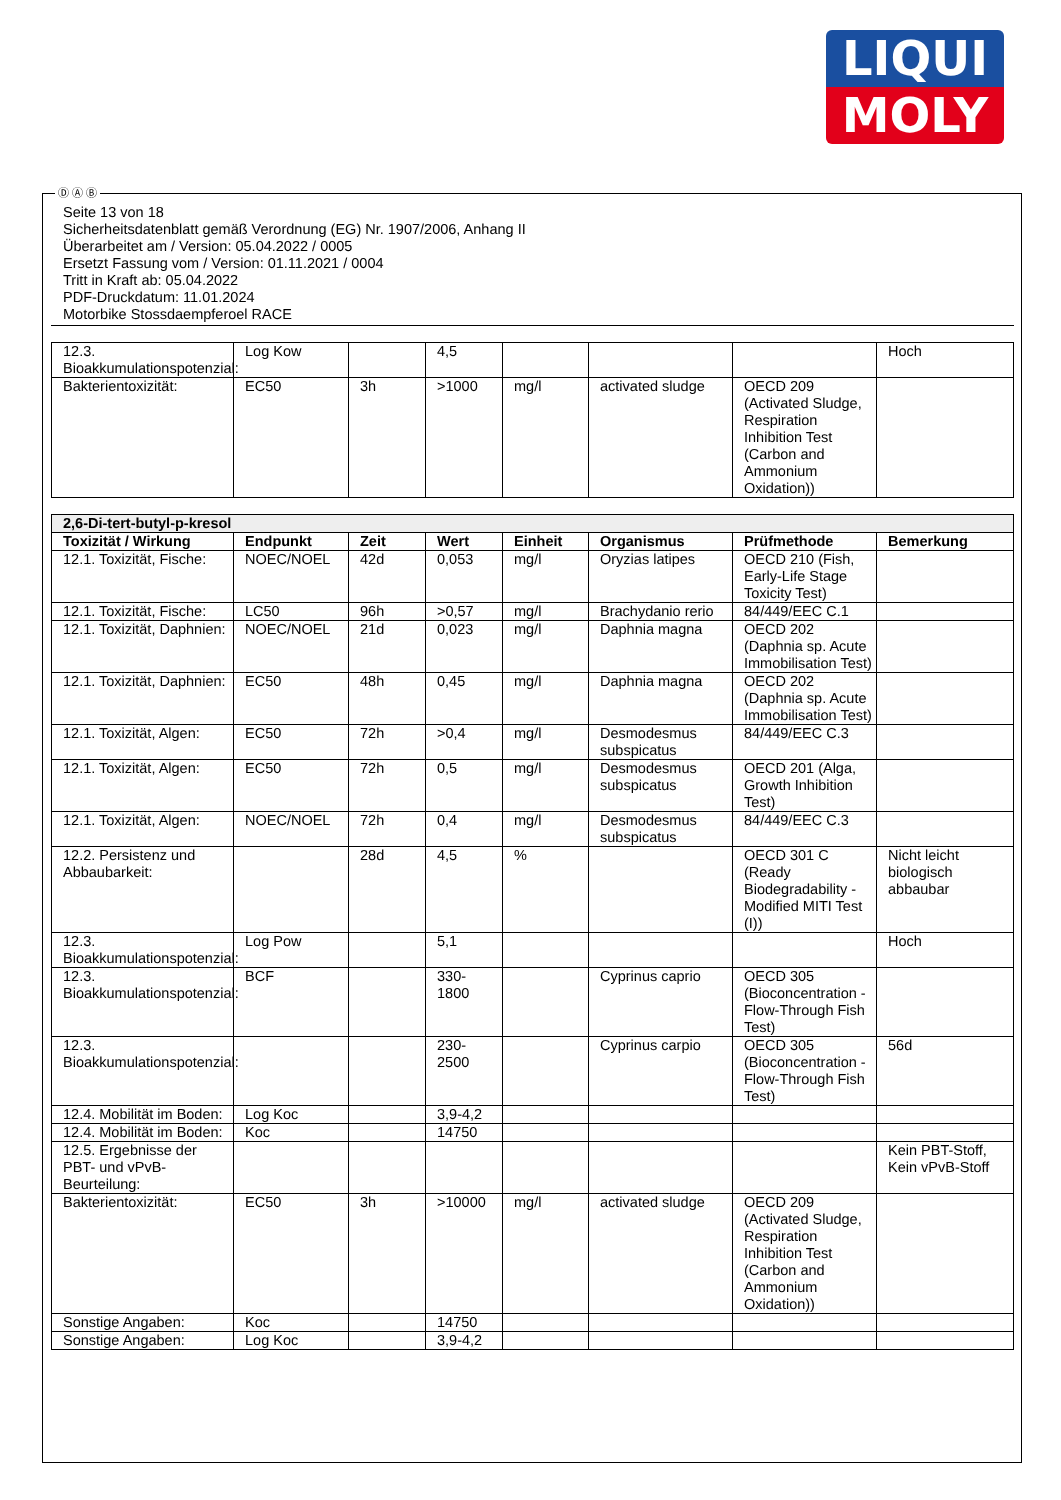LIQUI
MOLY
Ⓓ Ⓐ Ⓑ
Seite 13 von 18
Sicherheitsdatenblatt gemäß Verordnung (EG) Nr. 1907/2006, Anhang II
Überarbeitet am / Version: 05.04.2022 / 0005
Ersetzt Fassung vom / Version: 01.11.2021 / 0004
Tritt in Kraft ab: 05.04.2022
PDF-Druckdatum: 11.01.2024
Motorbike Stossdaempferoel RACE
| 12.3. Bioakkumulationspotenzial: | Log Kow | | 4,5 | | | | Hoch |
| Bakterientoxizität: | EC50 | 3h | >1000 | mg/l | activated sludge | OECD 209 (Activated Sludge, Respiration Inhibition Test (Carbon and Ammonium Oxidation)) | |
| 2,6-Di-tert-butyl-p-kresol | | | | | | | |
| --- | --- | --- | --- | --- | --- | --- | --- |
| Toxizität / Wirkung | Endpunkt | Zeit | Wert | Einheit | Organismus | Prüfmethode | Bemerkung |
| 12.1. Toxizität, Fische: | NOEC/NOEL | 42d | 0,053 | mg/l | Oryzias latipes | OECD 210 (Fish, Early-Life Stage Toxicity Test) | |
| 12.1. Toxizität, Fische: | LC50 | 96h | >0,57 | mg/l | Brachydanio rerio | 84/449/EEC C.1 | |
| 12.1. Toxizität, Daphnien: | NOEC/NOEL | 21d | 0,023 | mg/l | Daphnia magna | OECD 202 (Daphnia sp. Acute Immobilisation Test) | |
| 12.1. Toxizität, Daphnien: | EC50 | 48h | 0,45 | mg/l | Daphnia magna | OECD 202 (Daphnia sp. Acute Immobilisation Test) | |
| 12.1. Toxizität, Algen: | EC50 | 72h | >0,4 | mg/l | Desmodesmus subspicatus | 84/449/EEC C.3 | |
| 12.1. Toxizität, Algen: | EC50 | 72h | 0,5 | mg/l | Desmodesmus subspicatus | OECD 201 (Alga, Growth Inhibition Test) | |
| 12.1. Toxizität, Algen: | NOEC/NOEL | 72h | 0,4 | mg/l | Desmodesmus subspicatus | 84/449/EEC C.3 | |
| 12.2. Persistenz und Abbaubarkeit: | | 28d | 4,5 | % | | OECD 301 C (Ready Biodegradability - Modified MITI Test (I)) | Nicht leicht biologisch abbaubar |
| 12.3. Bioakkumulationspotenzial: | Log Pow | | 5,1 | | | | Hoch |
| 12.3. Bioakkumulationspotenzial: | BCF | | 330-1800 | | Cyprinus caprio | OECD 305 (Bioconcentration - Flow-Through Fish Test) | |
| 12.3. Bioakkumulationspotenzial: | | | 230-2500 | | Cyprinus carpio | OECD 305 (Bioconcentration - Flow-Through Fish Test) | 56d |
| 12.4. Mobilität im Boden: | Log Koc | | 3,9-4,2 | | | | |
| 12.4. Mobilität im Boden: | Koc | | 14750 | | | | |
| 12.5. Ergebnisse der PBT- und vPvB-Beurteilung: | | | | | | | Kein PBT-Stoff, Kein vPvB-Stoff |
| Bakterientoxizität: | EC50 | 3h | >10000 | mg/l | activated sludge | OECD 209 (Activated Sludge, Respiration Inhibition Test (Carbon and Ammonium Oxidation)) | |
| Sonstige Angaben: | Koc | | 14750 | | | | |
| Sonstige Angaben: | Log Koc | | 3,9-4,2 | | | | |